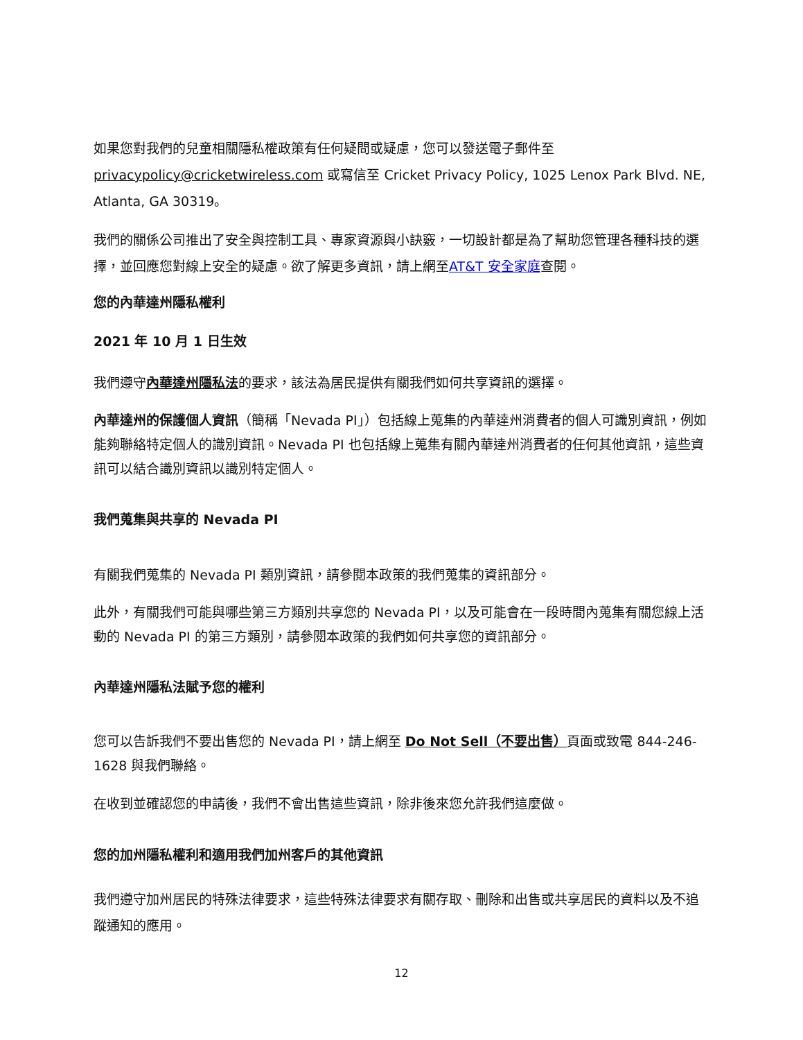如果您對我們的兒童相關隱私權政策有任何疑問或疑慮，您可以發送電子郵件至 privacypolicy@cricketwireless.com 或寫信至 Cricket Privacy Policy, 1025 Lenox Park Blvd. NE, Atlanta, GA 30319。
我們的關係公司推出了安全與控制工具、專家資源與小訣竅，一切設計都是為了幫助您管理各種科技的選擇，並回應您對線上安全的疑慮。欲了解更多資訊，請上網至AT&T 安全家庭查閱。
您的內華達州隱私權利
2021 年 10 月 1 日生效
我們遵守內華達州隱私法的要求，該法為居民提供有關我們如何共享資訊的選擇。
內華達州的保護個人資訊（簡稱「Nevada PI」）包括線上蒐集的內華達州消費者的個人可識別資訊，例如能夠聯絡特定個人的識別資訊。Nevada PI 也包括線上蒐集有關內華達州消費者的任何其他資訊，這些資訊可以結合識別資訊以識別特定個人。
我們蒐集與共享的 Nevada PI
有關我們蒐集的 Nevada PI 類別資訊，請參閱本政策的我們蒐集的資訊部分。
此外，有關我們可能與哪些第三方類別共享您的 Nevada PI，以及可能會在一段時間內蒐集有關您線上活動的 Nevada PI 的第三方類別，請參閱本政策的我們如何共享您的資訊部分。
內華達州隱私法賦予您的權利
您可以告訴我們不要出售您的 Nevada PI，請上網至 Do Not Sell（不要出售）頁面或致電 844-246-1628 與我們聯絡。
在收到並確認您的申請後，我們不會出售這些資訊，除非後來您允許我們這麼做。
您的加州隱私權利和適用我們加州客戶的其他資訊
我們遵守加州居民的特殊法律要求，這些特殊法律要求有關存取、刪除和出售或共享居民的資料以及不追蹤通知的應用。
12